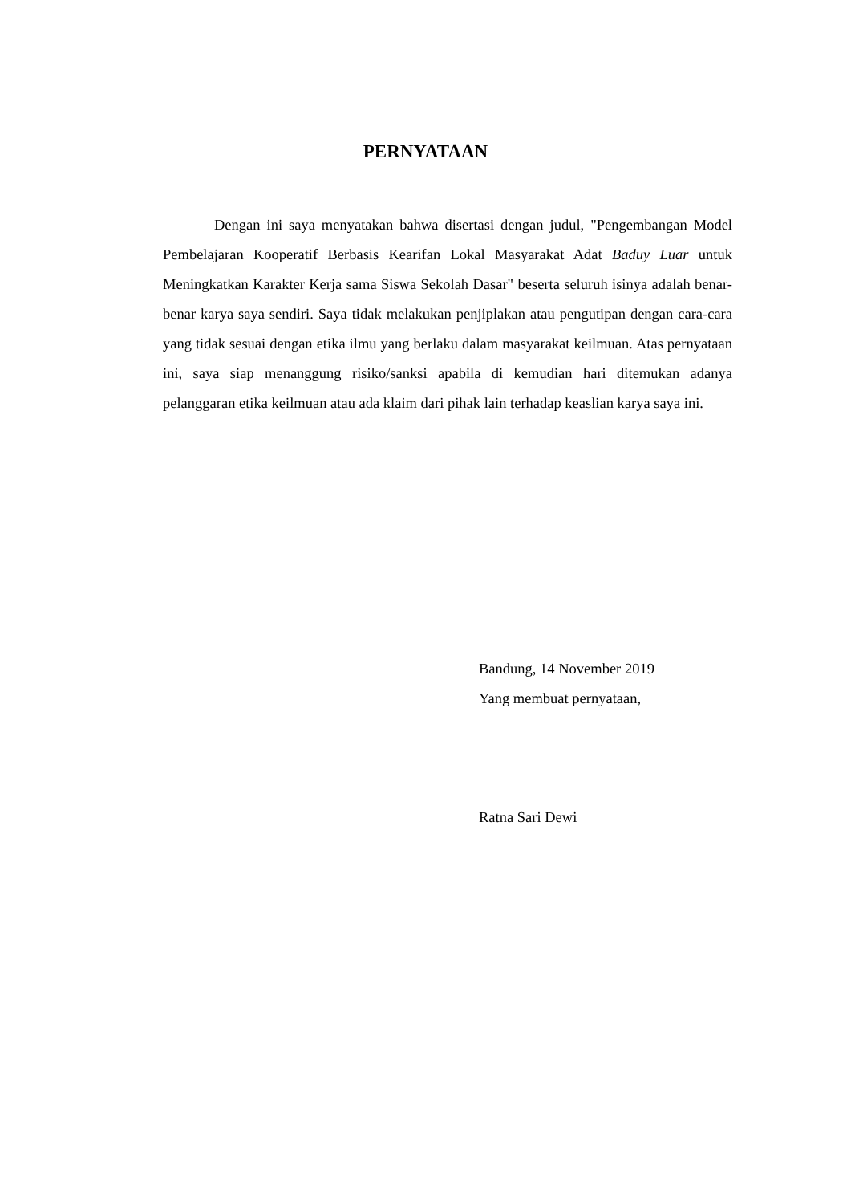PERNYATAAN
Dengan ini saya menyatakan bahwa disertasi dengan judul, "Pengembangan Model Pembelajaran Kooperatif Berbasis Kearifan Lokal Masyarakat Adat Baduy Luar untuk Meningkatkan Karakter Kerja sama Siswa Sekolah Dasar" beserta seluruh isinya adalah benar-benar karya saya sendiri. Saya tidak melakukan penjiplakan atau pengutipan dengan cara-cara yang tidak sesuai dengan etika ilmu yang berlaku dalam masyarakat keilmuan. Atas pernyataan ini, saya siap menanggung risiko/sanksi apabila di kemudian hari ditemukan adanya pelanggaran etika keilmuan atau ada klaim dari pihak lain terhadap keaslian karya saya ini.
Bandung, 14 November 2019
Yang membuat pernyataan,
Ratna Sari Dewi